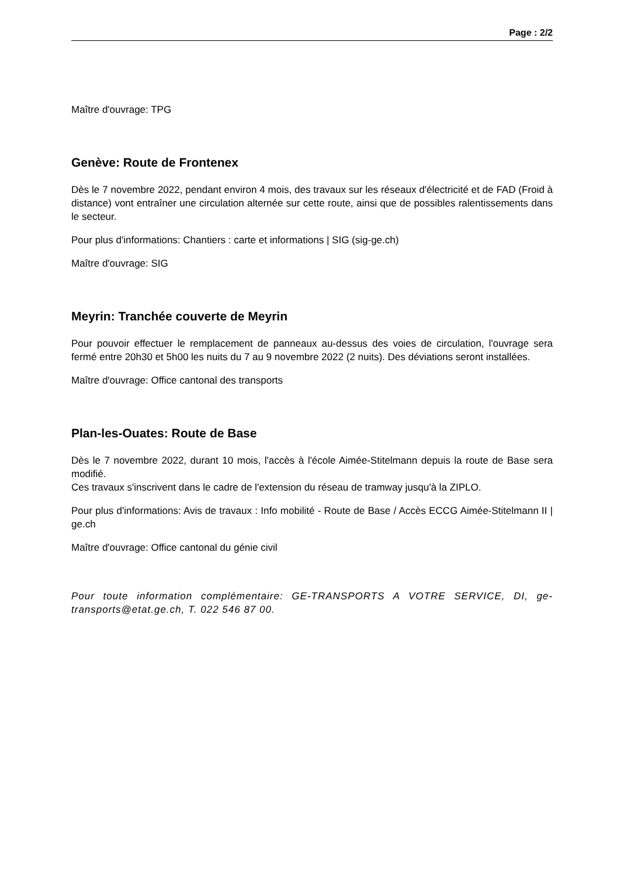Page : 2/2
Maître d'ouvrage: TPG
Genève: Route de Frontenex
Dès le 7 novembre 2022, pendant environ 4 mois, des travaux sur les réseaux d'électricité et de FAD (Froid à distance) vont entraîner une circulation alternée sur cette route, ainsi que de possibles ralentissements dans le secteur.
Pour plus d'informations: Chantiers : carte et informations | SIG (sig-ge.ch)
Maître d'ouvrage: SIG
Meyrin: Tranchée couverte de Meyrin
Pour pouvoir effectuer le remplacement de panneaux au-dessus des voies de circulation, l'ouvrage sera fermé entre 20h30 et 5h00 les nuits du 7 au 9 novembre 2022 (2 nuits). Des déviations seront installées.
Maître d'ouvrage: Office cantonal des transports
Plan-les-Ouates: Route de Base
Dès le 7 novembre 2022, durant 10 mois, l'accès à l'école Aimée-Stitelmann depuis la route de Base sera modifié.
Ces travaux s'inscrivent dans le cadre de l'extension du réseau de tramway jusqu'à la ZIPLO.
Pour plus d'informations: Avis de travaux : Info mobilité - Route de Base / Accès ECCG Aimée-Stitelmann II | ge.ch
Maître d'ouvrage: Office cantonal du génie civil
Pour toute information complémentaire: GE-TRANSPORTS A VOTRE SERVICE, DI, ge-transports@etat.ge.ch, T. 022 546 87 00.